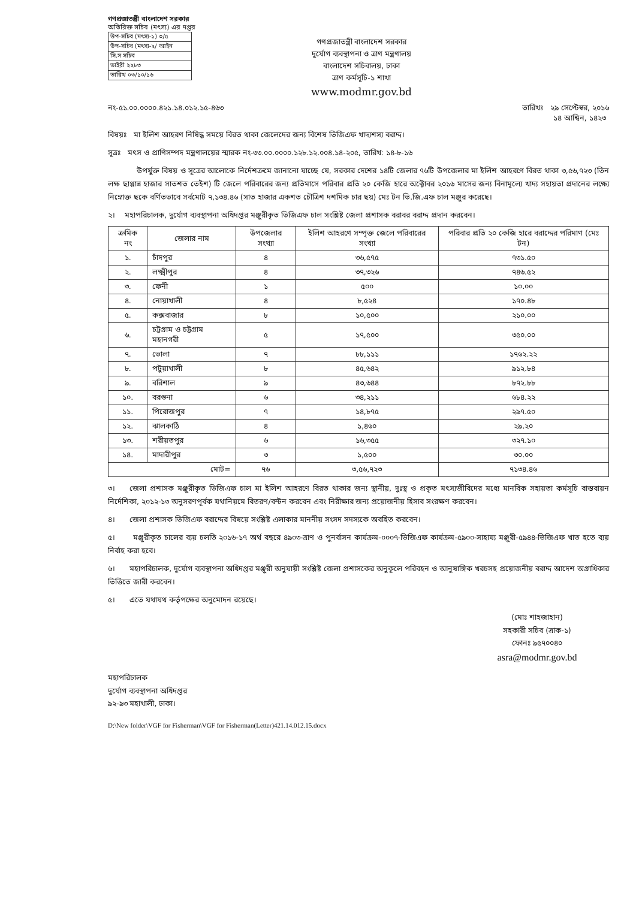গণপ্রজাতন্ত্রী বাংলাদেশ সরকার
অতিরিক্ত সচিব (মৎস্য) এর দপ্তর
| উপ-সচিব (মৎস্য-১) ৩/৫ |
| উপ-সচিব (মৎস্য-২/ আইন |
| সি.স সচিব |
| ডাইরী ২২৮৩ |
| তারিখ ০৩/১০/১৬ |
গণপ্রজাতন্ত্রী বাংলাদেশ সরকার
দুর্যোগ ব্যবস্থাপনা ও ত্রাণ মন্ত্রণালয়
বাংলাদেশ সচিবালয়, ঢাকা
ত্রাণ কর্মসূচি-১ শাখা
www.modmr.gov.bd
নং-৫১.০০.০০০০.৪২১.১৪.০১২.১৫-৪৬৩ তারিখঃ ২৯ সেপ্টেম্বর, ২০১৬
১৪ আশ্বিন, ১৪২৩
বিষয়ঃ মা ইলিশ আহরণ নিষিদ্ধ সময়ে বিরত থাকা জেলেদের জন্য বিশেষ ভিজিএফ খাদ্যশস্য বরাদ্দ।
সূত্রঃ মৎস ও প্রাণিসম্পদ মন্ত্রণালয়ের স্মারক নং-৩৩.০০.০০০০.১২৮.১২.০০৪.১৪-২০৫, তারিখ: ১৪-৮-১৬
উপর্যুক্ত বিষয় ও সূত্রের আলোকে নির্দেশক্রমে জানানো যাচ্ছে যে, সরকার দেশের ১৪টি জেলার ৭৬টি উপজেলার মা ইলিশ আহরণে বিরত থাকা ৩,৫৬,৭২৩ (তিন লক্ষ ছাপ্পান্ন হাজার সাতশত তেইশ) টি জেলে পরিবারের জন্য প্রতিমাসে পরিবার প্রতি ২০ কেজি হারে অক্টোবর ২০১৬ মাসের জন্য বিনামূল্যে খাদ্য সহায়তা প্রদানের লক্ষ্যে নিম্নোক্ত ছকে বর্ণিতভাবে সর্বমোট ৭,১৩৪.৪৬ (সাত হাজার একশত চৌত্রিশ দশমিক চার ছয়) মেঃ টন ভি.জি.এফ চাল মঞ্জুর করেছে।
২। মহাপরিচালক, দুর্যোগ ব্যবস্থাপনা অধিদপ্তর মঞ্জুরীকৃত ভিজিএফ চাল সংশ্লিষ্ট জেলা প্রশাসক বরাবর বরাদ্দ প্রদান করবেন।
| ক্রমিক নং | জেলার নাম | উপজেলার সংখ্যা | ইলিশ আহরণে সম্পৃক্ত জেলে পরিবারের সংখ্যা | পরিবার প্রতি ২০ কেজি হারে বরাদ্দের পরিমাণ (মেঃ টন) |
| --- | --- | --- | --- | --- |
| ১. | চাঁদপুর | ৪ | ৩৬,৫৭৫ | ৭৩১.৫০ |
| ২. | লক্ষ্মীপুর | ৪ | ৩৭,৩২৬ | ৭৪৬.৫২ |
| ৩. | ফেনী | ১ | ৫০০ | ১০.০০ |
| ৪. | নোয়াখালী | ৪ | ৮,৫২৪ | ১৭০.৪৮ |
| ৫. | কক্সবাজার | ৮ | ১০,৫০০ | ২১০.০০ |
| ৬. | চট্টগ্রাম ও চট্টগ্রাম মহানগরী | ৫ | ১৭,৫০০ | ৩৫০.০০ |
| ৭. | ভোলা | ৭ | ৮৮,১১১ | ১৭৬২.২২ |
| ৮. | পটুয়াখালী | ৮ | ৪৫,৬৪২ | ৯১২.৮৪ |
| ৯. | বরিশাল | ৯ | ৪৩,৬৪৪ | ৮৭২.৮৮ |
| ১০. | বরগুনা | ৬ | ৩৪,২১১ | ৬৮৪.২২ |
| ১১. | পিরোজপুর | ৭ | ১৪,৮৭৫ | ২৯৭.৫০ |
| ১২. | ঝালকাঠি | ৪ | ১,৪৬০ | ২৯.২০ |
| ১৩. | শরীয়তপুর | ৬ | ১৬,৩৫৫ | ৩২৭.১০ |
| ১৪. | মাদারীপুর | ৩ | ১,৫০০ | ৩০.০০ |
| মোট= | | ৭৬ | ৩,৫৬,৭২৩ | ৭১৩৪.৪৬ |
৩। জেলা প্রশাসক মঞ্জুরীকৃত ভিজিএফ চাল মা ইলিশ আহরণে বিরত থাকার জন্য স্থানীয়, দুঃস্থ ও প্রকৃত মৎস্যজীবিদের মধ্যে মানবিক সহায়তা কর্মসূচি বাস্তবায়ন নির্দেশিকা, ২০১২-১৩ অনুসরণপূর্বক যথানিয়মে বিতরণ/বন্টন করবেন এবং নিরীক্ষার জন্য প্রয়োজনীয় হিসাব সংরক্ষণ করবেন।
৪। জেলা প্রশাসক ভিজিএফ বরাদ্দের বিষয়ে সংশ্লিষ্ট এলাকার মাননীয় সংসদ সদস্যকে অবহিত করবেন।
৫। মঞ্জুরীকৃত চালের ব্যয় চলতি ২০১৬-১৭ অর্থ বছরে ৪৯০৩-ত্রাণ ও পুনর্বাসন কার্যক্রম-০০০৭-ভিজিএফ কার্যক্রম-৫৯০০-সাহায্য মঞ্জুরী-৫৯৪৪-ভিজিএফ খাত হতে ব্যয় নির্বাহ করা হবে।
৬। মহাপরিচালক, দুর্যোগ ব্যবস্থাপনা অধিদপ্তর মঞ্জুরী অনুযায়ী সংশ্লিষ্ট জেলা প্রশাসকের অনুকূলে পরিবহন ও আনুষাঙ্গিক খরচসহ প্রয়োজনীয় বরাদ্দ আদেশ অগ্রাধিকার ভিত্তিতে জারী করবেন।
৫। এতে যথাযথ কর্তৃপক্ষের অনুমোদন রয়েছে।
(মোঃ শাহজাহান)
সহকারী সচিব (ত্রাক-১)
ফোনঃ ৯৫৭০০৪০
asra@modmr.gov.bd
মহাপরিচালক
দুর্যোগ ব্যবস্থাপনা অধিদপ্তর
৯২-৯৩ মহাখালী, ঢাকা।
D:\New folder\VGF for Fisherman\VGF for Fisherman(Letter)421.14.012.15.docx